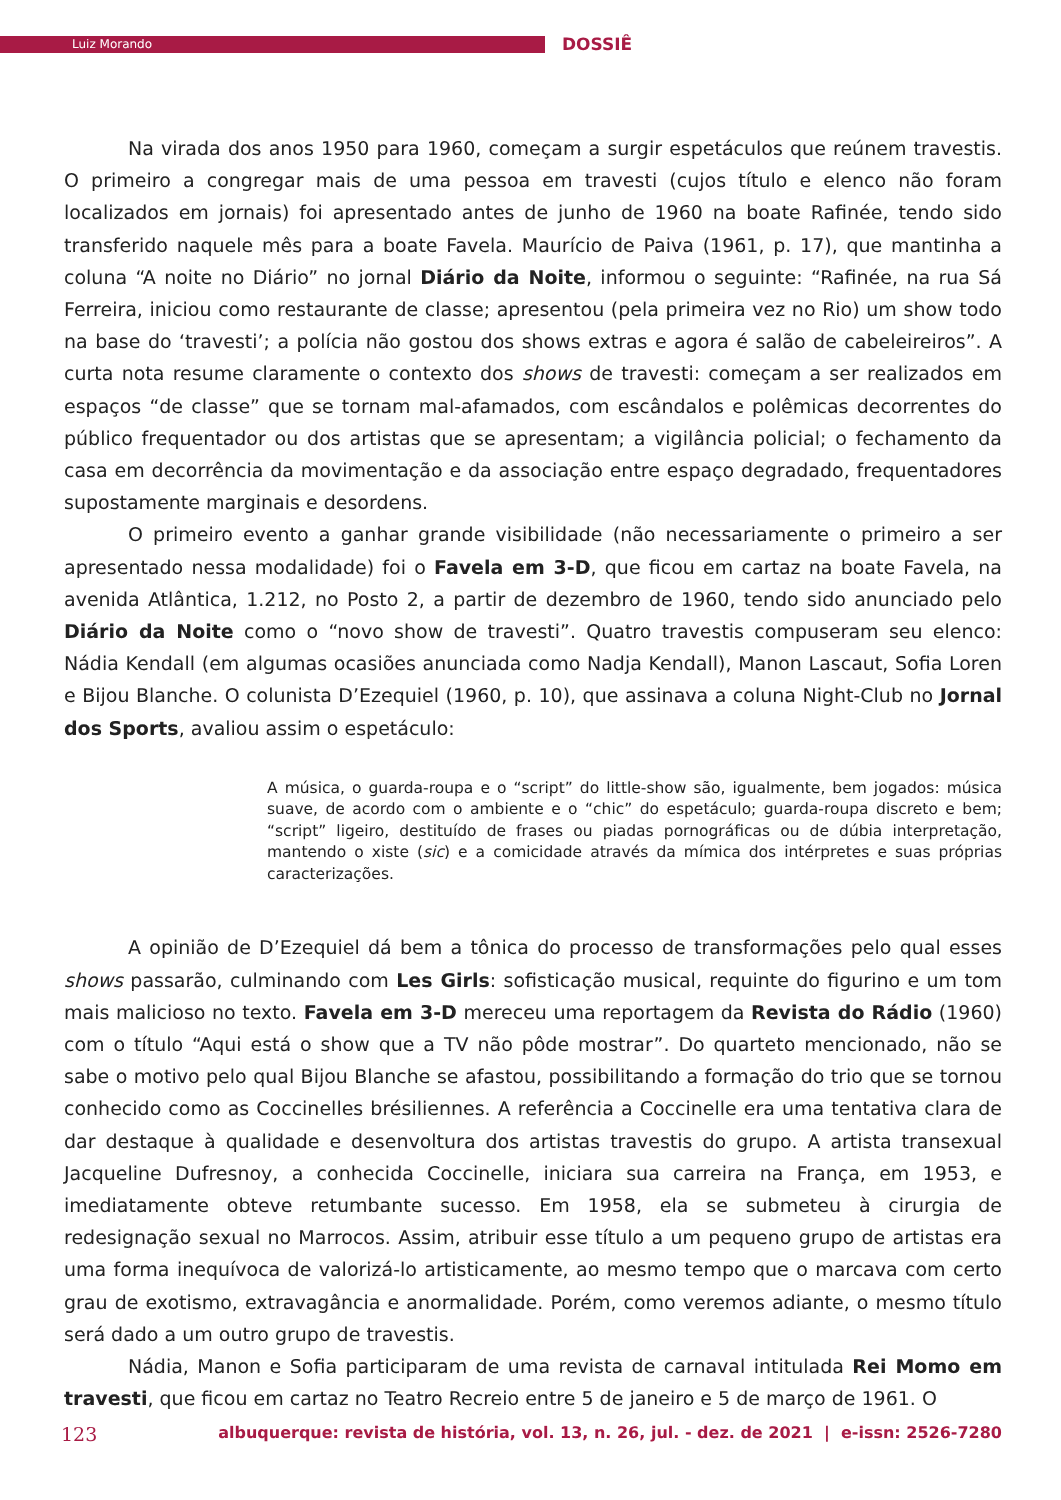Luiz Morando DOSSIÊ
Na virada dos anos 1950 para 1960, começam a surgir espetáculos que reúnem travestis. O primeiro a congregar mais de uma pessoa em travesti (cujos título e elenco não foram localizados em jornais) foi apresentado antes de junho de 1960 na boate Rafinée, tendo sido transferido naquele mês para a boate Favela. Maurício de Paiva (1961, p. 17), que mantinha a coluna “A noite no Diário” no jornal Diário da Noite, informou o seguinte: “Rafinée, na rua Sá Ferreira, iniciou como restaurante de classe; apresentou (pela primeira vez no Rio) um show todo na base do ‘travesti’; a polícia não gostou dos shows extras e agora é salão de cabeleireiros”. A curta nota resume claramente o contexto dos shows de travesti: começam a ser realizados em espaços “de classe” que se tornam mal-afamados, com escândalos e polêmicas decorrentes do público frequentador ou dos artistas que se apresentam; a vigilância policial; o fechamento da casa em decorrência da movimentação e da associação entre espaço degradado, frequentadores supostamente marginais e desordens.
O primeiro evento a ganhar grande visibilidade (não necessariamente o primeiro a ser apresentado nessa modalidade) foi o Favela em 3-D, que ficou em cartaz na boate Favela, na avenida Atlântica, 1.212, no Posto 2, a partir de dezembro de 1960, tendo sido anunciado pelo Diário da Noite como o “novo show de travesti”. Quatro travestis compuseram seu elenco: Nádia Kendall (em algumas ocasiões anunciada como Nadja Kendall), Manon Lascaut, Sofia Loren e Bijou Blanche. O colunista D’Ezequiel (1960, p. 10), que assinava a coluna Night-Club no Jornal dos Sports, avaliou assim o espetáculo:
A música, o guarda-roupa e o “script” do little-show são, igualmente, bem jogados: música suave, de acordo com o ambiente e o “chic” do espetáculo; guarda-roupa discreto e bem; “script” ligeiro, destituído de frases ou piadas pornográficas ou de dúbia interpretação, mantendo o xiste (sic) e a comicidade através da mímica dos intérpretes e suas próprias caracterizações.
A opinião de D’Ezequiel dá bem a tônica do processo de transformações pelo qual esses shows passarão, culminando com Les Girls: sofisticação musical, requinte do figurino e um tom mais malicioso no texto. Favela em 3-D mereceu uma reportagem da Revista do Rádio (1960) com o título “Aqui está o show que a TV não pôde mostrar”. Do quarteto mencionado, não se sabe o motivo pelo qual Bijou Blanche se afastou, possibilitando a formação do trio que se tornou conhecido como as Coccinelles brésiliennes. A referência a Coccinelle era uma tentativa clara de dar destaque à qualidade e desenvoltura dos artistas travestis do grupo. A artista transexual Jacqueline Dufresnoy, a conhecida Coccinelle, iniciara sua carreira na França, em 1953, e imediatamente obteve retumbante sucesso. Em 1958, ela se submeteu à cirurgia de redesignação sexual no Marrocos. Assim, atribuir esse título a um pequeno grupo de artistas era uma forma inequívoca de valorizá-lo artisticamente, ao mesmo tempo que o marcava com certo grau de exotismo, extravagância e anormalidade. Porém, como veremos adiante, o mesmo título será dado a um outro grupo de travestis.
Nádia, Manon e Sofia participaram de uma revista de carnaval intitulada Rei Momo em travesti, que ficou em cartaz no Teatro Recreio entre 5 de janeiro e 5 de março de 1961. O
123 albuquerque: revista de história, vol. 13, n. 26, jul. - dez. de 2021 | e-issn: 2526-7280